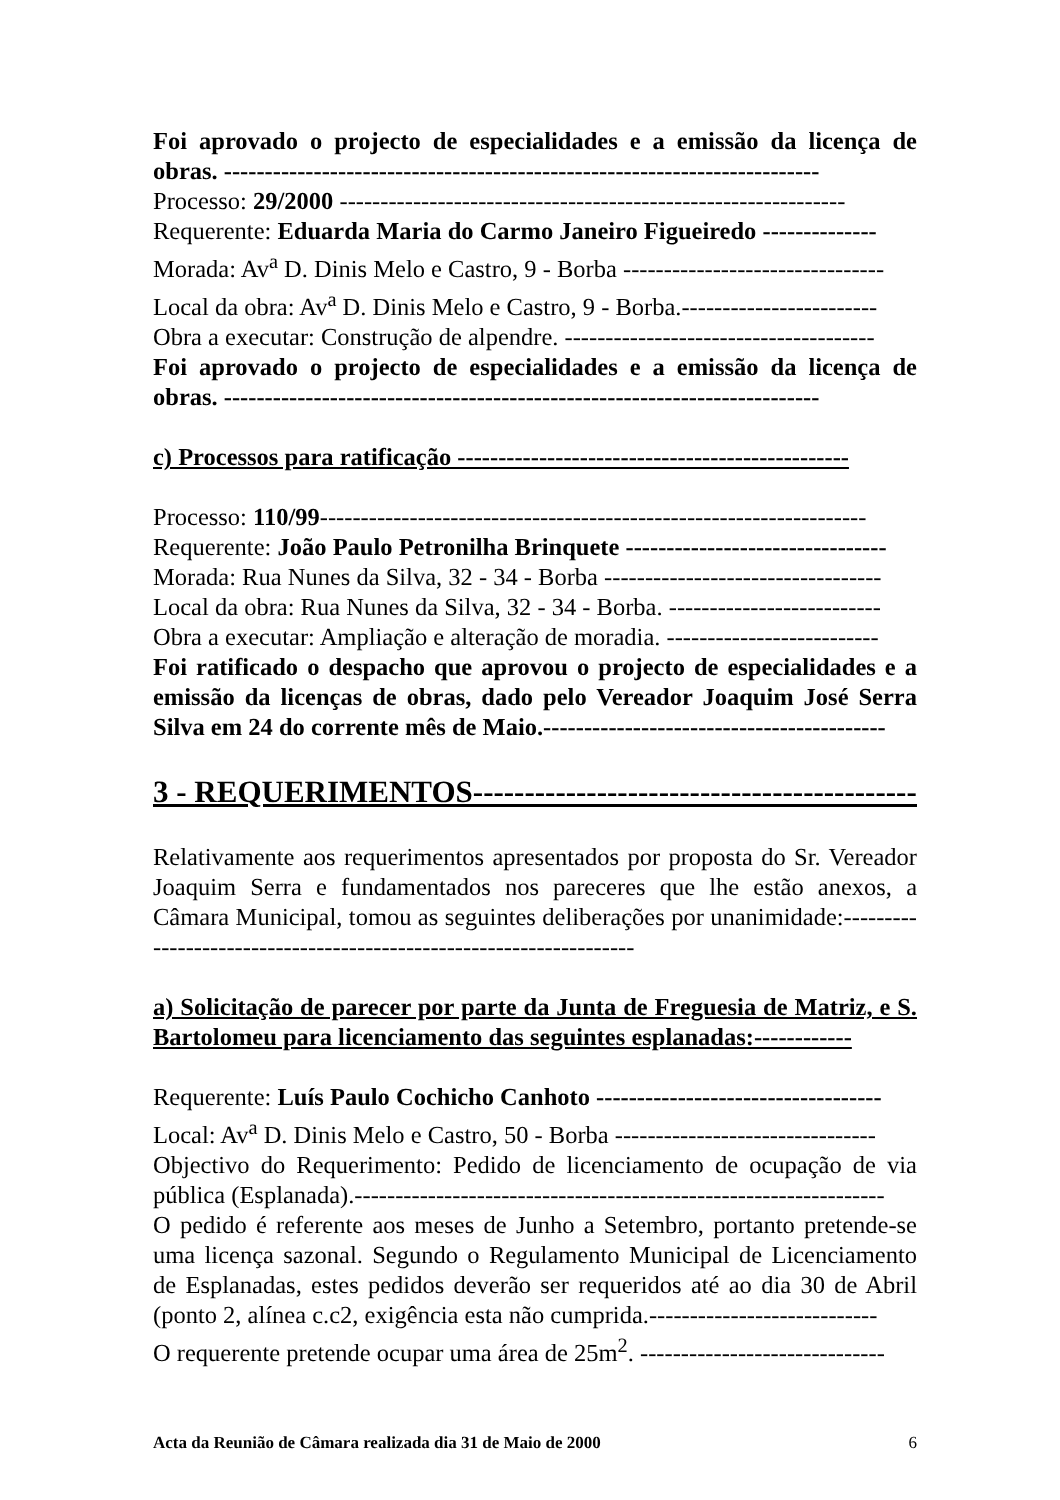Foi aprovado o projecto de especialidades e a emissão da licença de obras. -------------------------------------------------------------------------
Processo: 29/2000 --------------------------------------------------------------
Requerente: Eduarda Maria do Carmo Janeiro Figueiredo --------------
Morada: Av<sup>a</sup> D. Dinis Melo e Castro, 9 - Borba --------------------------------
Local da obra: Av<sup>a</sup> D. Dinis Melo e Castro, 9 - Borba.------------------------
Obra a executar: Construção de alpendre. --------------------------------------
Foi aprovado o projecto de especialidades e a emissão da licença de obras. -------------------------------------------------------------------------
c) Processos para ratificação ------------------------------------------------
Processo: 110/99-------------------------------------------------------------------
Requerente: João Paulo Petronilha Brinquete --------------------------------
Morada: Rua Nunes da Silva, 32 - 34 - Borba ----------------------------------
Local da obra: Rua Nunes da Silva, 32 - 34 - Borba. --------------------------
Obra a executar: Ampliação e alteração de moradia. --------------------------
Foi ratificado o despacho que aprovou o projecto de especialidades e a emissão da licenças de obras, dado pelo Vereador Joaquim José Serra Silva em 24 do corrente mês de Maio.------------------------------------------
3 - REQUERIMENTOS--------------------------------------------
Relativamente aos requerimentos apresentados por proposta do Sr. Vereador Joaquim Serra e fundamentados nos pareceres que lhe estão anexos, a Câmara Municipal, tomou as seguintes deliberações por unanimidade:--------------------------------------------------------------------
a) Solicitação de parecer por parte da Junta de Freguesia de Matriz, e S. Bartolomeu para licenciamento das seguintes esplanadas:------------
Requerente: Luís Paulo Cochicho Canhoto -----------------------------------
Local: Av<sup>a</sup> D. Dinis Melo e Castro, 50 - Borba --------------------------------
Objectivo do Requerimento: Pedido de licenciamento de ocupação de via pública (Esplanada).-----------------------------------------------------------------
O pedido é referente aos meses de Junho a Setembro, portanto pretende-se uma licença sazonal. Segundo o Regulamento Municipal de Licenciamento de Esplanadas, estes pedidos deverão ser requeridos até ao dia 30 de Abril (ponto 2, alínea c.c2, exigência esta não cumprida.----------------------------
O requerente pretende ocupar uma área de 25m<sup>2</sup>. ------------------------------
Acta da Reunião de Câmara realizada dia 31 de Maio de 2000 6